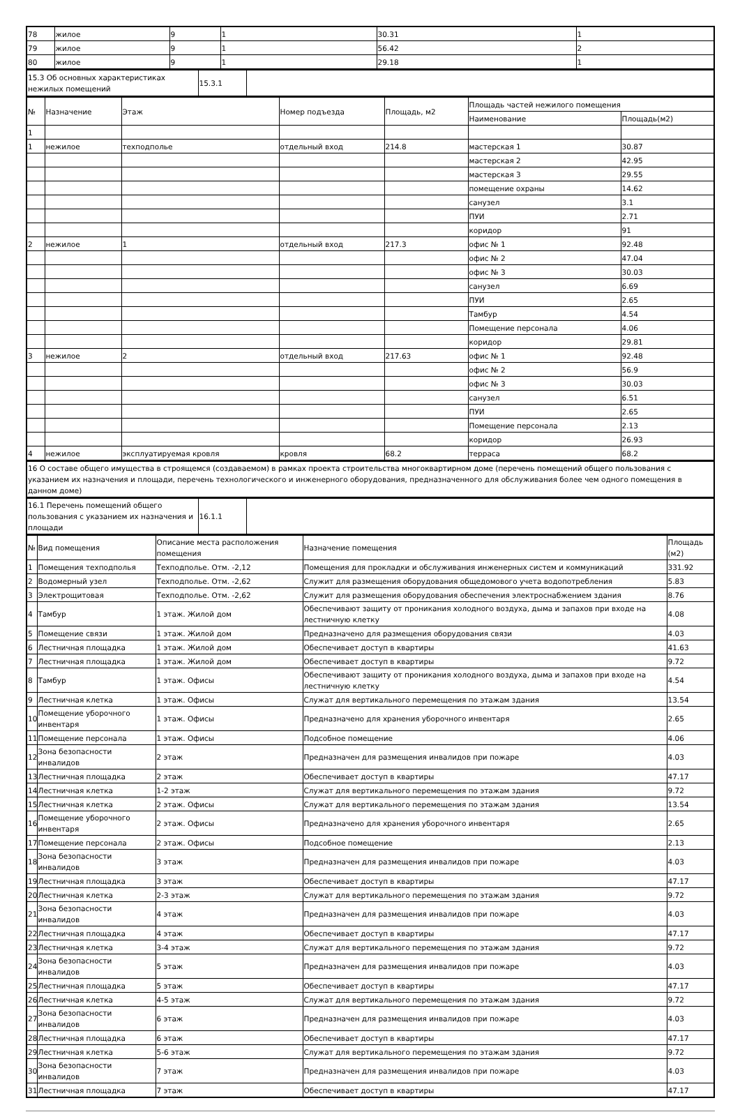| 78 | жилое | 9 | 1 | 30.31 | 1 |
| 79 | жилое | 9 | 1 | 56.42 | 2 |
| 80 | жилое | 9 | 1 | 29.18 | 1 |
| 15.3 Об основных характеристиках нежилых помещений | 15.3.1 | |
| № | Назначение | Этаж | Номер подъезда | Площадь, м2 | Площадь частей нежилого помещения | |
| --- | --- | --- | --- | --- | --- | --- |
| | | | | | Наименование | Площадь(м2) |
| 1 | | | | | | |
| 1 | нежилое | техподполье | отдельный вход | 214.8 | мастерская 1 | 30.87 |
| | | | | | мастерская 2 | 42.95 |
| | | | | | мастерская 3 | 29.55 |
| | | | | | помещение охраны | 14.62 |
| | | | | | санузел | 3.1 |
| | | | | | ПУИ | 2.71 |
| | | | | | коридор | 91 |
| 2 | нежилое | 1 | отдельный вход | 217.3 | офис № 1 | 92.48 |
| | | | | | офис № 2 | 47.04 |
| | | | | | офис № 3 | 30.03 |
| | | | | | санузел | 6.69 |
| | | | | | ПУИ | 2.65 |
| | | | | | Тамбур | 4.54 |
| | | | | | Помещение персонала | 4.06 |
| | | | | | коридор | 29.81 |
| 3 | нежилое | 2 | отдельный вход | 217.63 | офис № 1 | 92.48 |
| | | | | | офис № 2 | 56.9 |
| | | | | | офис № 3 | 30.03 |
| | | | | | санузел | 6.51 |
| | | | | | ПУИ | 2.65 |
| | | | | | Помещение персонала | 2.13 |
| | | | | | коридор | 26.93 |
| 4 | нежилое | эксплуатируемая кровля | кровля | 68.2 | терраса | 68.2 |
| 16 О составе общего имущества в строящемся (создаваемом) в рамках проекта строительства многоквартирном доме (перечень помещений общего пользования с указанием их назначения и площади, перечень технологического и инженерного оборудования, предназначенного для обслуживания более чем одного помещения в данном доме) |
| 16.1 Перечень помещений общего пользования с указанием их назначения и площади | 16.1.1 | |
| № | Вид помещения | Описание места расположения помещения | Назначение помещения | Площадь (м2) |
| --- | --- | --- | --- | --- |
| 1 | Помещения техподполья | Техподполье. Отм. -2,12 | Помещения для прокладки и обслуживания инженерных систем и коммуникаций | 331.92 |
| 2 | Водомерный узел | Техподполье. Отм. -2,62 | Служит для размещения оборудования общедомового учета водопотребления | 5.83 |
| 3 | Электрощитовая | Техподполье. Отм. -2,62 | Служит для размещения оборудования обеспечения электроснабжением здания | 8.76 |
| 4 | Тамбур | 1 этаж. Жилой дом | Обеспечивают защиту от проникания холодного воздуха, дыма и запахов при входе на лестничную клетку | 4.08 |
| 5 | Помещение связи | 1 этаж. Жилой дом | Предназначено для размещения оборудования связи | 4.03 |
| 6 | Лестничная площадка | 1 этаж. Жилой дом | Обеспечивает доступ в квартиры | 41.63 |
| 7 | Лестничная площадка | 1 этаж. Жилой дом | Обеспечивает доступ в квартиры | 9.72 |
| 8 | Тамбур | 1 этаж. Офисы | Обеспечивают защиту от проникания холодного воздуха, дыма и запахов при входе на лестничную клетку | 4.54 |
| 9 | Лестничная клетка | 1 этаж. Офисы | Служат для вертикального перемещения по этажам здания | 13.54 |
| 10 | Помещение уборочного инвентаря | 1 этаж. Офисы | Предназначено для хранения уборочного инвентаря | 2.65 |
| 11 | Помещение персонала | 1 этаж. Офисы | Подсобное помещение | 4.06 |
| 12 | Зона безопасности инвалидов | 2 этаж | Предназначен для размещения инвалидов при пожаре | 4.03 |
| 13 | Лестничная площадка | 2 этаж | Обеспечивает доступ в квартиры | 47.17 |
| 14 | Лестничная клетка | 1-2 этаж | Служат для вертикального перемещения по этажам здания | 9.72 |
| 15 | Лестничная клетка | 2 этаж. Офисы | Служат для вертикального перемещения по этажам здания | 13.54 |
| 16 | Помещение уборочного инвентаря | 2 этаж. Офисы | Предназначено для хранения уборочного инвентаря | 2.65 |
| 17 | Помещение персонала | 2 этаж. Офисы | Подсобное помещение | 2.13 |
| 18 | Зона безопасности инвалидов | 3 этаж | Предназначен для размещения инвалидов при пожаре | 4.03 |
| 19 | Лестничная площадка | 3 этаж | Обеспечивает доступ в квартиры | 47.17 |
| 20 | Лестничная клетка | 2-3 этаж | Служат для вертикального перемещения по этажам здания | 9.72 |
| 21 | Зона безопасности инвалидов | 4 этаж | Предназначен для размещения инвалидов при пожаре | 4.03 |
| 22 | Лестничная площадка | 4 этаж | Обеспечивает доступ в квартиры | 47.17 |
| 23 | Лестничная клетка | 3-4 этаж | Служат для вертикального перемещения по этажам здания | 9.72 |
| 24 | Зона безопасности инвалидов | 5 этаж | Предназначен для размещения инвалидов при пожаре | 4.03 |
| 25 | Лестничная площадка | 5 этаж | Обеспечивает доступ в квартиры | 47.17 |
| 26 | Лестничная клетка | 4-5 этаж | Служат для вертикального перемещения по этажам здания | 9.72 |
| 27 | Зона безопасности инвалидов | 6 этаж | Предназначен для размещения инвалидов при пожаре | 4.03 |
| 28 | Лестничная площадка | 6 этаж | Обеспечивает доступ в квартиры | 47.17 |
| 29 | Лестничная клетка | 5-6 этаж | Служат для вертикального перемещения по этажам здания | 9.72 |
| 30 | Зона безопасности инвалидов | 7 этаж | Предназначен для размещения инвалидов при пожаре | 4.03 |
| 31 | Лестничная площадка | 7 этаж | Обеспечивает доступ в квартиры | 47.17 |